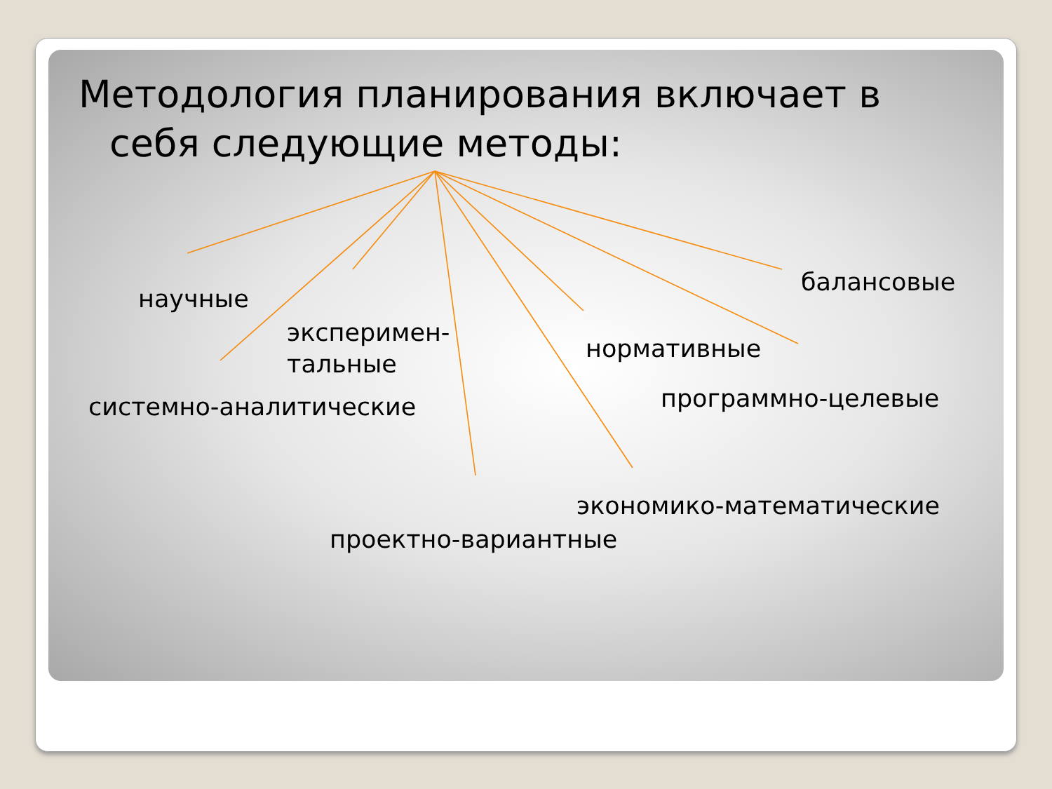Методология планирования включает в
себя следующие методы:
научные
эксперимен-
тальные
системно-аналитические
проектно-вариантные
экономико-математические
нормативные
программно-целевые
балансовые